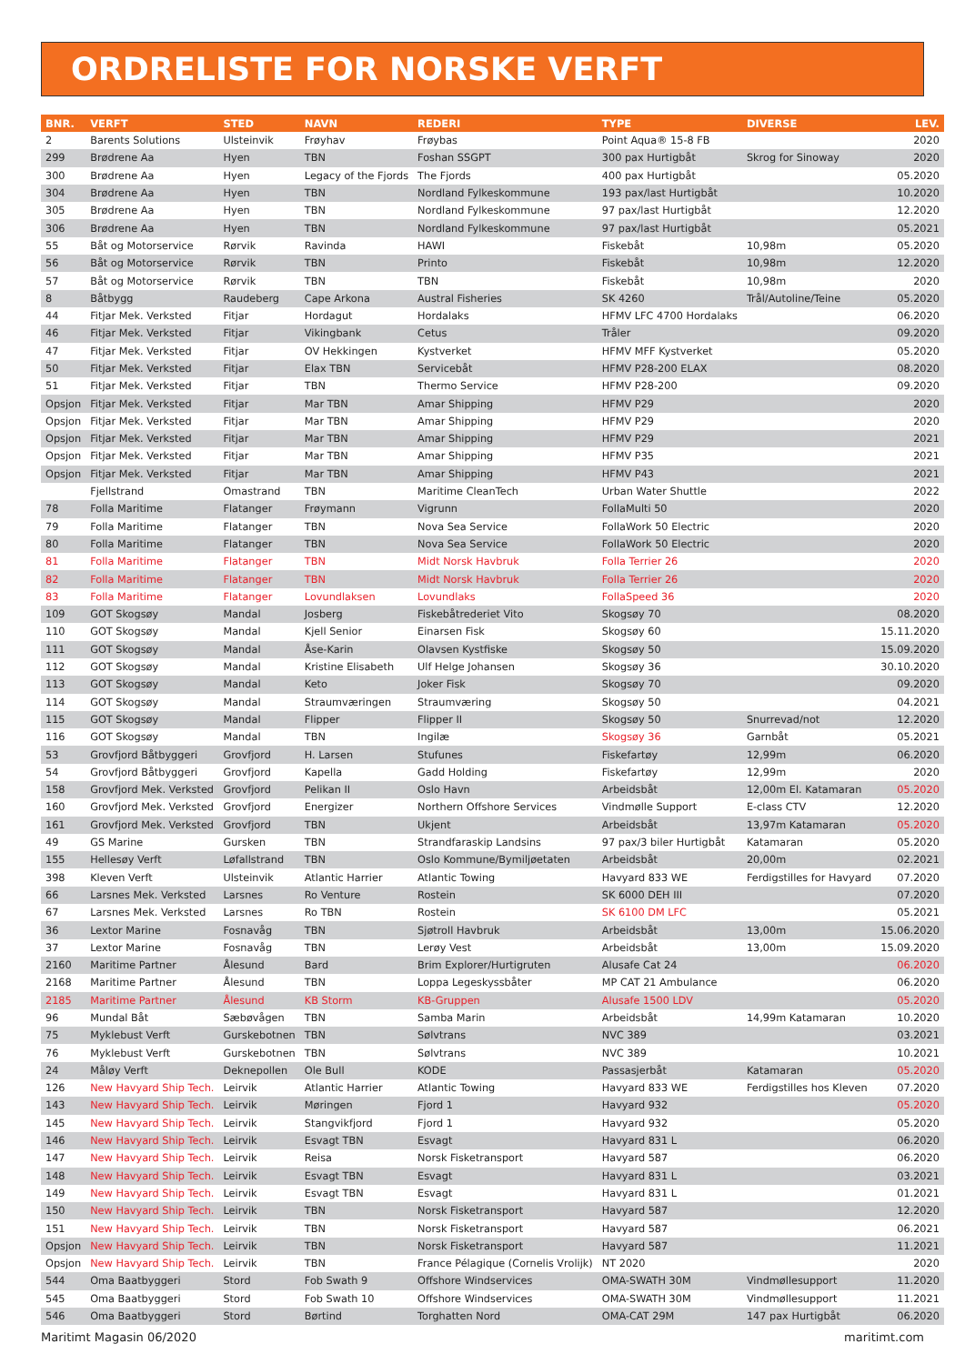ORDRELISTE FOR NORSKE VERFT
| BNR. | VERFT | STED | NAVN | REDERI | TYPE | DIVERSE | LEV. |
| --- | --- | --- | --- | --- | --- | --- | --- |
| 2 | Barents Solutions | Ulsteinvik | Frøyhav | Frøybas | Point Aqua® 15-8 FB | | 2020 |
| 299 | Brødrene Aa | Hyen | TBN | Foshan SSGPT | 300 pax Hurtigbåt | Skrog for Sinoway | 2020 |
| 300 | Brødrene Aa | Hyen | Legacy of the Fjords | The Fjords | 400 pax Hurtigbåt | | 05.2020 |
| 304 | Brødrene Aa | Hyen | TBN | Nordland Fylkeskommune | 193 pax/last Hurtigbåt | | 10.2020 |
| 305 | Brødrene Aa | Hyen | TBN | Nordland Fylkeskommune | 97 pax/last Hurtigbåt | | 12.2020 |
| 306 | Brødrene Aa | Hyen | TBN | Nordland Fylkeskommune | 97 pax/last Hurtigbåt | | 05.2021 |
| 55 | Båt og Motorservice | Rørvik | Ravinda | HAWI | Fiskebåt | 10,98m | 05.2020 |
| 56 | Båt og Motorservice | Rørvik | TBN | Printo | Fiskebåt | 10,98m | 12.2020 |
| 57 | Båt og Motorservice | Rørvik | TBN | TBN | Fiskebåt | 10,98m | 2020 |
| 8 | Båtbygg | Raudeberg | Cape Arkona | Austral Fisheries | SK 4260 | Trål/Autoline/Teine | 05.2020 |
| 44 | Fitjar Mek. Verksted | Fitjar | Hordagut | Hordalaks | HFMV LFC 4700 Hordalaks | | 06.2020 |
| 46 | Fitjar Mek. Verksted | Fitjar | Vikingbank | Cetus | Tråler | | 09.2020 |
| 47 | Fitjar Mek. Verksted | Fitjar | OV Hekkingen | Kystverket | HFMV MFF Kystverket | | 05.2020 |
| 50 | Fitjar Mek. Verksted | Fitjar | Elax TBN | Servicebåt | HFMV P28-200 ELAX | | 08.2020 |
| 51 | Fitjar Mek. Verksted | Fitjar | TBN | Thermo Service | HFMV P28-200 | | 09.2020 |
| Opsjon | Fitjar Mek. Verksted | Fitjar | Mar TBN | Amar Shipping | HFMV P29 | | 2020 |
| Opsjon | Fitjar Mek. Verksted | Fitjar | Mar TBN | Amar Shipping | HFMV P29 | | 2020 |
| Opsjon | Fitjar Mek. Verksted | Fitjar | Mar TBN | Amar Shipping | HFMV P29 | | 2021 |
| Opsjon | Fitjar Mek. Verksted | Fitjar | Mar TBN | Amar Shipping | HFMV P35 | | 2021 |
| Opsjon | Fitjar Mek. Verksted | Fitjar | Mar TBN | Amar Shipping | HFMV P43 | | 2021 |
| | Fjellstrand | Omastrand | TBN | Maritime CleanTech | Urban Water Shuttle | | 2022 |
| 78 | Folla Maritime | Flatanger | Frøymann | Vigrunn | FollaMulti 50 | | 2020 |
| 79 | Folla Maritime | Flatanger | TBN | Nova Sea Service | FollaWork 50 Electric | | 2020 |
| 80 | Folla Maritime | Flatanger | TBN | Nova Sea Service | FollaWork 50 Electric | | 2020 |
| 81 | Folla Maritime | Flatanger | TBN | Midt Norsk Havbruk | Folla Terrier 26 | | 2020 |
| 82 | Folla Maritime | Flatanger | TBN | Midt Norsk Havbruk | Folla Terrier 26 | | 2020 |
| 83 | Folla Maritime | Flatanger | Lovundlaksen | Lovundlaks | FollaSpeed 36 | | 2020 |
| 109 | GOT Skogsøy | Mandal | Josberg | Fiskebåtrederiet Vito | Skogsøy 70 | | 08.2020 |
| 110 | GOT Skogsøy | Mandal | Kjell Senior | Einarsen Fisk | Skogsøy 60 | | 15.11.2020 |
| 111 | GOT Skogsøy | Mandal | Åse-Karin | Olavsen Kystfiske | Skogsøy 50 | | 15.09.2020 |
| 112 | GOT Skogsøy | Mandal | Kristine Elisabeth | Ulf Helge Johansen | Skogsøy 36 | | 30.10.2020 |
| 113 | GOT Skogsøy | Mandal | Keto | Joker Fisk | Skogsøy 70 | | 09.2020 |
| 114 | GOT Skogsøy | Mandal | Straumværingen | Straumværing | Skogsøy 50 | | 04.2021 |
| 115 | GOT Skogsøy | Mandal | Flipper | Flipper II | Skogsøy 50 | Snurrevad/not | 12.2020 |
| 116 | GOT Skogsøy | Mandal | TBN | Ingilæ | Skogsøy 36 | Garnbåt | 05.2021 |
| 53 | Grovfjord Båtbyggeri | Grovfjord | H. Larsen | Stufunes | Fiskefartøy | 12,99m | 06.2020 |
| 54 | Grovfjord Båtbyggeri | Grovfjord | Kapella | Gadd Holding | Fiskefartøy | 12,99m | 2020 |
| 158 | Grovfjord Mek. Verksted | Grovfjord | Pelikan II | Oslo Havn | Arbeidsbåt | 12,00m El. Katamaran | 05.2020 |
| 160 | Grovfjord Mek. Verksted | Grovfjord | Energizer | Northern Offshore Services | Vindmølle Support | E-class CTV | 12.2020 |
| 161 | Grovfjord Mek. Verksted | Grovfjord | TBN | Ukjent | Arbeidsbåt | 13,97m Katamaran | 05.2020 |
| 49 | GS Marine | Gursken | TBN | Strandfaraskip Landsins | 97 pax/3 biler Hurtigbåt | Katamaran | 05.2020 |
| 155 | Hellesøy Verft | Løfallstrand | TBN | Oslo Kommune/Bymiljøetaten | Arbeidsbåt | 20,00m | 02.2021 |
| 398 | Kleven Verft | Ulsteinvik | Atlantic Harrier | Atlantic Towing | Havyard 833 WE | Ferdigstilles for Havyard | 07.2020 |
| 66 | Larsnes Mek. Verksted | Larsnes | Ro Venture | Rostein | SK 6000 DEH III | | 07.2020 |
| 67 | Larsnes Mek. Verksted | Larsnes | Ro TBN | Rostein | SK 6100 DM LFC | | 05.2021 |
| 36 | Lextor Marine | Fosnavåg | TBN | Sjøtroll Havbruk | Arbeidsbåt | 13,00m | 15.06.2020 |
| 37 | Lextor Marine | Fosnavåg | TBN | Lerøy Vest | Arbeidsbåt | 13,00m | 15.09.2020 |
| 2160 | Maritime Partner | Ålesund | Bard | Brim Explorer/Hurtigruten | Alusafe Cat 24 | | 06.2020 |
| 2168 | Maritime Partner | Ålesund | TBN | Loppa Legeskyssbåter | MP CAT 21 Ambulance | | 06.2020 |
| 2185 | Maritime Partner | Ålesund | KB Storm | KB-Gruppen | Alusafe 1500 LDV | | 05.2020 |
| 96 | Mundal Båt | Sæbøvågen | TBN | Samba Marin | Arbeidsbåt | 14,99m Katamaran | 10.2020 |
| 75 | Myklebust Verft | Gurskebotnen | TBN | Sølvtrans | NVC 389 | | 03.2021 |
| 76 | Myklebust Verft | Gurskebotnen | TBN | Sølvtrans | NVC 389 | | 10.2021 |
| 24 | Måløy Verft | Deknepollen | Ole Bull | KODE | Passasjerbåt | Katamaran | 05.2020 |
| 126 | New Havyard Ship Tech. | Leirvik | Atlantic Harrier | Atlantic Towing | Havyard 833 WE | Ferdigstilles hos Kleven | 07.2020 |
| 143 | New Havyard Ship Tech. | Leirvik | Møringen | Fjord 1 | Havyard 932 | | 05.2020 |
| 145 | New Havyard Ship Tech. | Leirvik | Stangvikfjord | Fjord 1 | Havyard 932 | | 05.2020 |
| 146 | New Havyard Ship Tech. | Leirvik | Esvagt TBN | Esvagt | Havyard 831 L | | 06.2020 |
| 147 | New Havyard Ship Tech. | Leirvik | Reisa | Norsk Fisketransport | Havyard 587 | | 06.2020 |
| 148 | New Havyard Ship Tech. | Leirvik | Esvagt TBN | Esvagt | Havyard 831 L | | 03.2021 |
| 149 | New Havyard Ship Tech. | Leirvik | Esvagt TBN | Esvagt | Havyard 831 L | | 01.2021 |
| 150 | New Havyard Ship Tech. | Leirvik | TBN | Norsk Fisketransport | Havyard 587 | | 12.2020 |
| 151 | New Havyard Ship Tech. | Leirvik | TBN | Norsk Fisketransport | Havyard 587 | | 06.2021 |
| Opsjon | New Havyard Ship Tech. | Leirvik | TBN | Norsk Fisketransport | Havyard 587 | | 11.2021 |
| Opsjon | New Havyard Ship Tech. | Leirvik | TBN | France Pélagique (Cornelis Vrolijk) | NT 2020 | | 2020 |
| 544 | Oma Baatbyggeri | Stord | Fob Swath 9 | Offshore Windservices | OMA-SWATH 30M | Vindmøllesupport | 11.2020 |
| 545 | Oma Baatbyggeri | Stord | Fob Swath 10 | Offshore Windservices | OMA-SWATH 30M | Vindmøllesupport | 11.2021 |
| 546 | Oma Baatbyggeri | Stord | Børtind | Torghatten Nord | OMA-CAT 29M | 147 pax Hurtigbåt | 06.2020 |
Maritimt Magasin 06/2020 maritimt.com